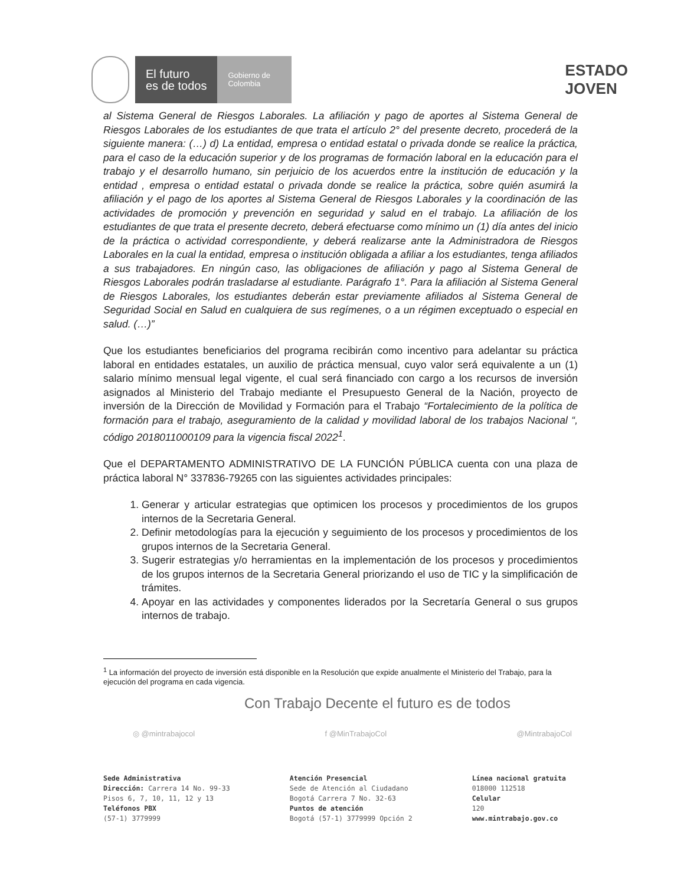El futuro
es de todos
Gobierno de Colombia
ESTADO
JOVEN
al Sistema General de Riesgos Laborales. La afiliación y pago de aportes al Sistema General de Riesgos Laborales de los estudiantes de que trata el artículo 2° del presente decreto, procederá de la siguiente manera: (…) d) La entidad, empresa o entidad estatal o privada donde se realice la práctica, para el caso de la educación superior y de los programas de formación laboral en la educación para el trabajo y el desarrollo humano, sin perjuicio de los acuerdos entre la institución de educación y la entidad , empresa o entidad estatal o privada donde se realice la práctica, sobre quién asumirá la afiliación y el pago de los aportes al Sistema General de Riesgos Laborales y la coordinación de las actividades de promoción y prevención en seguridad y salud en el trabajo. La afiliación de los estudiantes de que trata el presente decreto, deberá efectuarse como mínimo un (1) día antes del inicio de la práctica o actividad correspondiente, y deberá realizarse ante la Administradora de Riesgos Laborales en la cual la entidad, empresa o institución obligada a afiliar a los estudiantes, tenga afiliados a sus trabajadores. En ningún caso, las obligaciones de afiliación y pago al Sistema General de Riesgos Laborales podrán trasladarse al estudiante. Parágrafo 1°. Para la afiliación al Sistema General de Riesgos Laborales, los estudiantes deberán estar previamente afiliados al Sistema General de Seguridad Social en Salud en cualquiera de sus regímenes, o a un régimen exceptuado o especial en salud. (…)”
Que los estudiantes beneficiarios del programa recibirán como incentivo para adelantar su práctica laboral en entidades estatales, un auxilio de práctica mensual, cuyo valor será equivalente a un (1) salario mínimo mensual legal vigente, el cual será financiado con cargo a los recursos de inversión asignados al Ministerio del Trabajo mediante el Presupuesto General de la Nación, proyecto de inversión de la Dirección de Movilidad y Formación para el Trabajo “Fortalecimiento de la política de formación para el trabajo, aseguramiento de la calidad y movilidad laboral de los trabajos Nacional “, código 2018011000109 para la vigencia fiscal 2022<sup>1</sup>.
Que el DEPARTAMENTO ADMINISTRATIVO DE LA FUNCIÓN PÚBLICA cuenta con una plaza de práctica laboral N° 337836-79265 con las siguientes actividades principales:
1. Generar y articular estrategias que optimicen los procesos y procedimientos de los grupos internos de la Secretaria General.
2. Definir metodologías para la ejecución y seguimiento de los procesos y procedimientos de los grupos internos de la Secretaria General.
3. Sugerir estrategias y/o herramientas en la implementación de los procesos y procedimientos de los grupos internos de la Secretaria General priorizando el uso de TIC y la simplificación de trámites.
4. Apoyar en las actividades y componentes liderados por la Secretaría General o sus grupos internos de trabajo.
<sup>1</sup> La información del proyecto de inversión está disponible en la Resolución que expide anualmente el Ministerio del Trabajo, para la ejecución del programa en cada vigencia.
Con Trabajo Decente el futuro es de todos
◎ @mintrabajocol f @MinTrabajoCol @MintrabajoCol
Sede Administrativa
Dirección: Carrera 14 No. 99-33
Pisos 6, 7, 10, 11, 12 y 13
Teléfonos PBX
(57-1) 3779999
Atención Presencial
Sede de Atención al Ciudadano
Bogotá Carrera 7 No. 32-63
Puntos de atención
Bogotá (57-1) 3779999 Opción 2
Línea nacional gratuita
018000 112518
Celular
120
www.mintrabajo.gov.co